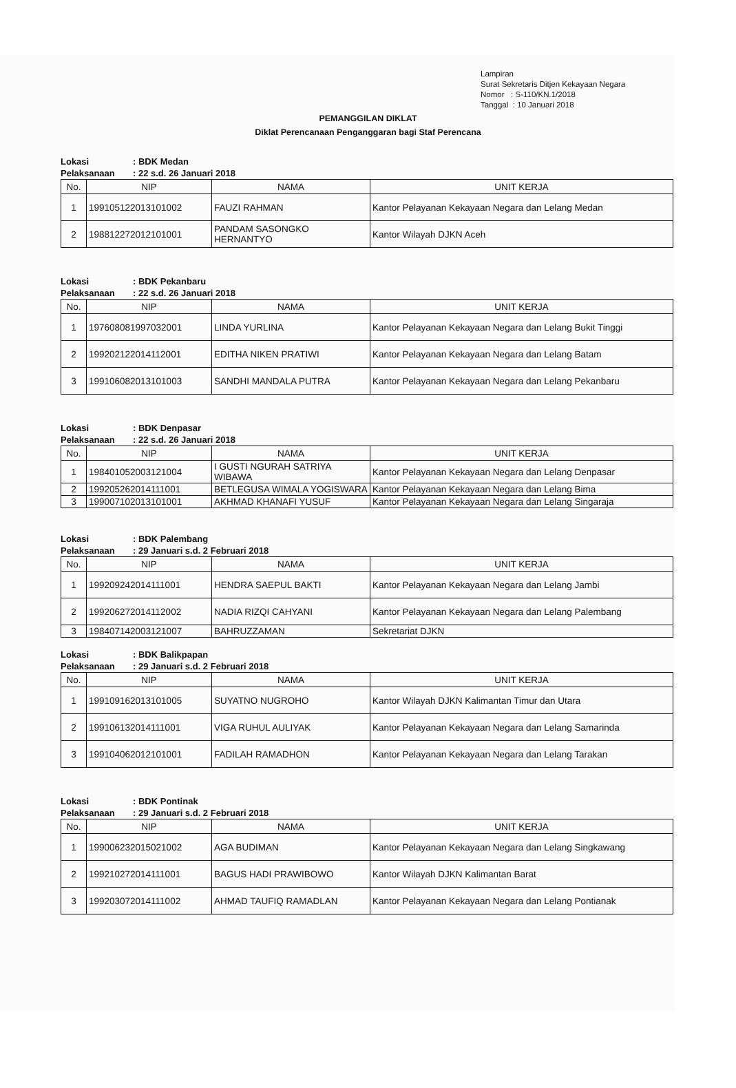Lampiran
Surat Sekretaris Ditjen Kekayaan Negara
Nomor : S-110/KN.1/2018
Tanggal : 10 Januari 2018
PEMANGGILAN DIKLAT
Diklat Perencanaan Penganggaran bagi Staf Perencana
Lokasi: BDK Medan
Pelaksanaan: 22 s.d. 26 Januari 2018
| No. | NIP | NAMA | UNIT KERJA |
| --- | --- | --- | --- |
| 1 | 199105122013101002 | FAUZI RAHMAN | Kantor Pelayanan Kekayaan Negara dan Lelang Medan |
| 2 | 198812272012101001 | PANDAM SASONGKO HERNANTYO | Kantor Wilayah DJKN Aceh |
Lokasi: BDK Pekanbaru
Pelaksanaan: 22 s.d. 26 Januari 2018
| No. | NIP | NAMA | UNIT KERJA |
| --- | --- | --- | --- |
| 1 | 197608081997032001 | LINDA YURLINA | Kantor Pelayanan Kekayaan Negara dan Lelang Bukit Tinggi |
| 2 | 199202122014112001 | EDITHA NIKEN PRATIWI | Kantor Pelayanan Kekayaan Negara dan Lelang Batam |
| 3 | 199106082013101003 | SANDHI MANDALA PUTRA | Kantor Pelayanan Kekayaan Negara dan Lelang Pekanbaru |
Lokasi: BDK Denpasar
Pelaksanaan: 22 s.d. 26 Januari 2018
| No. | NIP | NAMA | UNIT KERJA |
| --- | --- | --- | --- |
| 1 | 198401052003121004 | I GUSTI NGURAH SATRIYA WIBAWA | Kantor Pelayanan Kekayaan Negara dan Lelang Denpasar |
| 2 | 199205262014111001 | BETLEGUSA WIMALA YOGISWARA | Kantor Pelayanan Kekayaan Negara dan Lelang Bima |
| 3 | 199007102013101001 | AKHMAD KHANAFI YUSUF | Kantor Pelayanan Kekayaan Negara dan Lelang Singaraja |
Lokasi: BDK Palembang
Pelaksanaan: 29 Januari s.d. 2 Februari 2018
| No. | NIP | NAMA | UNIT KERJA |
| --- | --- | --- | --- |
| 1 | 199209242014111001 | HENDRA SAEPUL BAKTI | Kantor Pelayanan Kekayaan Negara dan Lelang Jambi |
| 2 | 199206272014112002 | NADIA RIZQI CAHYANI | Kantor Pelayanan Kekayaan Negara dan Lelang Palembang |
| 3 | 198407142003121007 | BAHRUZZAMAN | Sekretariat DJKN |
Lokasi: BDK Balikpapan
Pelaksanaan: 29 Januari s.d. 2 Februari 2018
| No. | NIP | NAMA | UNIT KERJA |
| --- | --- | --- | --- |
| 1 | 199109162013101005 | SUYATNO NUGROHO | Kantor Wilayah DJKN Kalimantan Timur dan Utara |
| 2 | 199106132014111001 | VIGA RUHUL AULIYAK | Kantor Pelayanan Kekayaan Negara dan Lelang Samarinda |
| 3 | 199104062012101001 | FADILAH RAMADHON | Kantor Pelayanan Kekayaan Negara dan Lelang Tarakan |
Lokasi: BDK Pontinak
Pelaksanaan: 29 Januari s.d. 2 Februari 2018
| No. | NIP | NAMA | UNIT KERJA |
| --- | --- | --- | --- |
| 1 | 199006232015021002 | AGA BUDIMAN | Kantor Pelayanan Kekayaan Negara dan Lelang Singkawang |
| 2 | 199210272014111001 | BAGUS HADI PRAWIBOWO | Kantor Wilayah DJKN Kalimantan Barat |
| 3 | 199203072014111002 | AHMAD TAUFIQ RAMADLAN | Kantor Pelayanan Kekayaan Negara dan Lelang Pontianak |